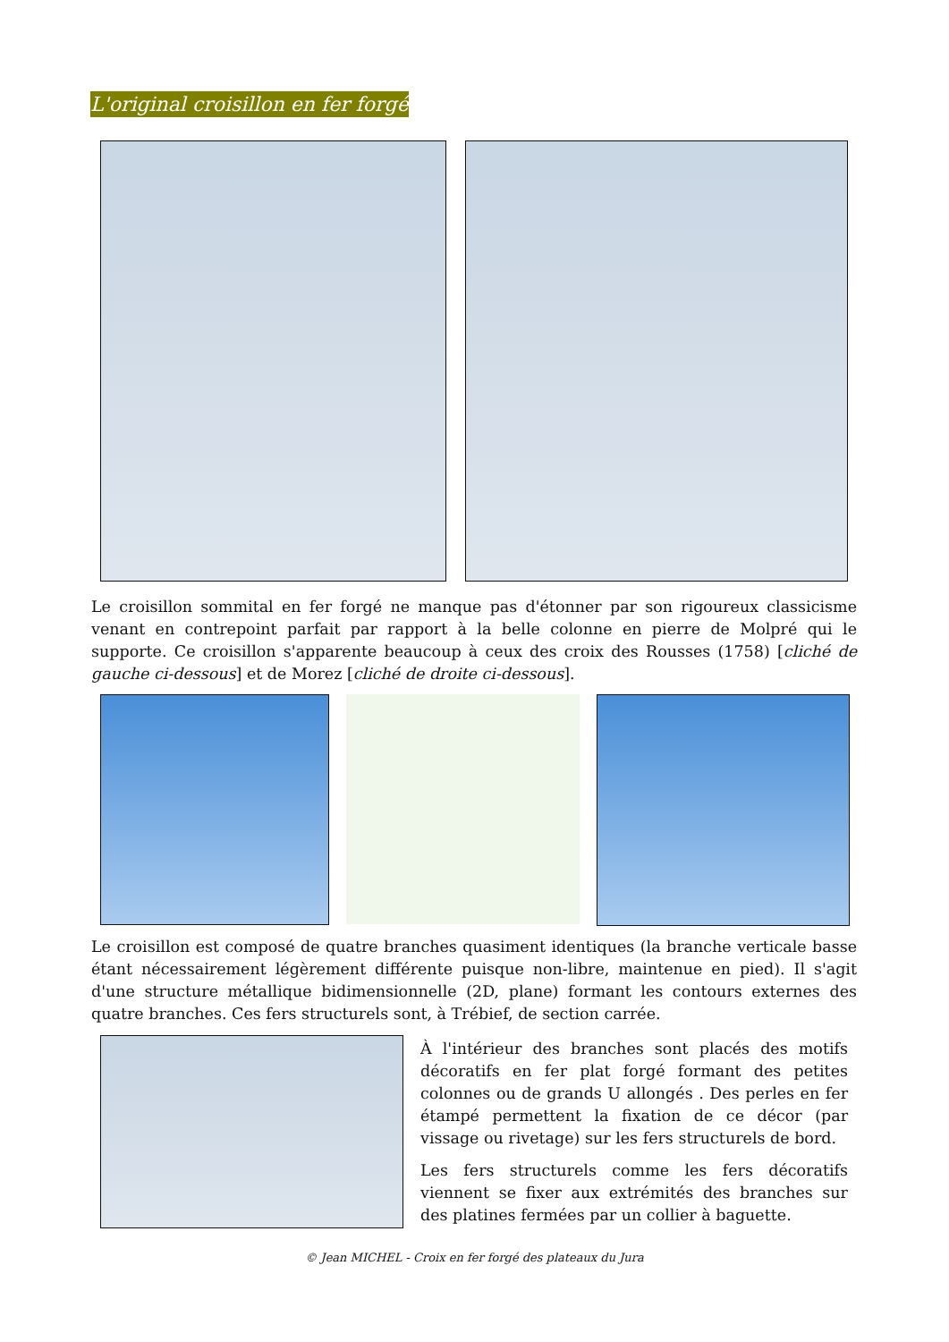L'original croisillon en fer forgé
Le croisillon sommital en fer forgé ne manque pas d'étonner par son rigoureux classicisme venant en contrepoint parfait par rapport à la belle colonne en pierre de Molpré qui le supporte. Ce croisillon s'apparente beaucoup à ceux des croix des Rousses (1758) [cliché de gauche ci-dessous] et de Morez [cliché de droite ci-dessous].
Le croisillon est composé de quatre branches quasiment identiques (la branche verticale basse étant nécessairement légèrement différente puisque non-libre, maintenue en pied). Il s'agit d'une structure métallique bidimensionnelle (2D, plane) formant les contours externes des quatre branches. Ces fers structurels sont, à Trébief, de section carrée.
À l'intérieur des branches sont placés des motifs décoratifs en fer plat forgé formant des petites colonnes ou de grands U allongés . Des perles en fer étampé permettent la fixation de ce décor (par vissage ou rivetage) sur les fers structurels de bord.
Les fers structurels comme les fers décoratifs viennent se fixer aux extrémités des branches sur des platines fermées par un collier à baguette.
© Jean MICHEL - Croix en fer forgé des plateaux du Jura